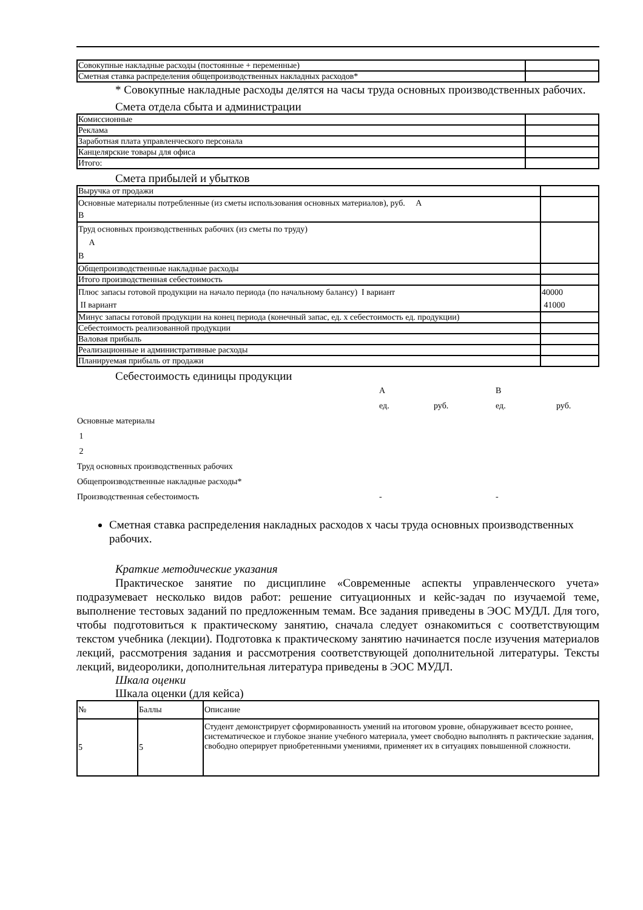| Совокупные накладные расходы (постоянные + переменные) | |
| Сметная ставка распределения общепроизводственных накладных расходов* | |
* Совокупные накладные расходы делятся на часы труда основных производственных рабочих.
Смета отдела сбыта и администрации
| Комиссионные | |
| Реклама | |
| Заработная плата управленческого персонала | |
| Канцелярские товары для офиса | |
| Итого: | |
Смета прибылей и убытков
| Выручка от продажи | |
| Основные материалы потребленные (из сметы использования основных материалов), руб. А В | |
| Труд основных производственных рабочих (из сметы по труду) А В | |
| Общепроизводственные накладные расходы | |
| Итого производственная себестоимость | |
| Плюс запасы готовой продукции на начало периода (по начальному балансу) I вариант II вариант | 40000 41000 |
| Минус запасы готовой продукции на конец периода (конечный запас, ед. х себестоимость ед. продукции) | |
| Себестоимость реализованной продукции | |
| Валовая прибыль | |
| Реализационные и административные расходы | |
| Планируемая прибыль от продажи | |
Себестоимость единицы продукции
| | А | | В | |
| | ед. | руб. | ед. | руб. |
| Основные материалы | | | | |
| 1 | | | | |
| 2 | | | | |
| Труд основных производственных рабочих | | | | |
| Общепроизводственные накладные расходы* | | | | |
| Производственная себестоимость | - | | - | |
Сметная ставка распределения накладных расходов х часы труда основных производственных рабочих.
Краткие методические указания
Практическое занятие по дисциплине «Современные аспекты управленческого учета» подразумевает несколько видов работ: решение ситуационных и кейс-задач по изучаемой теме, выполнение тестовых заданий по предложенным темам. Все задания приведены в ЭОС МУДЛ. Для того, чтобы подготовиться к практическому занятию, сначала следует ознакомиться с соответствующим текстом учебника (лекции). Подготовка к практическому занятию начинается после изучения материалов лекций, рассмотрения задания и рассмотрения соответствующей дополнительной литературы. Тексты лекций, видеоролики, дополнительная литература приведены в ЭОС МУДЛ.
Шкала оценки
Шкала оценки (для кейса)
| № | Баллы | Описание |
| --- | --- | --- |
| 5 | 5 | Студент демонстрирует сформированность умений на итоговом уровне, обнаруживает всесто роннее, систематическое и глубокое знание учебного материала, умеет свободно выполнять п рактические задания, свободно оперирует приобретенными умениями, применяет их в ситуациях повышенной сложности. |